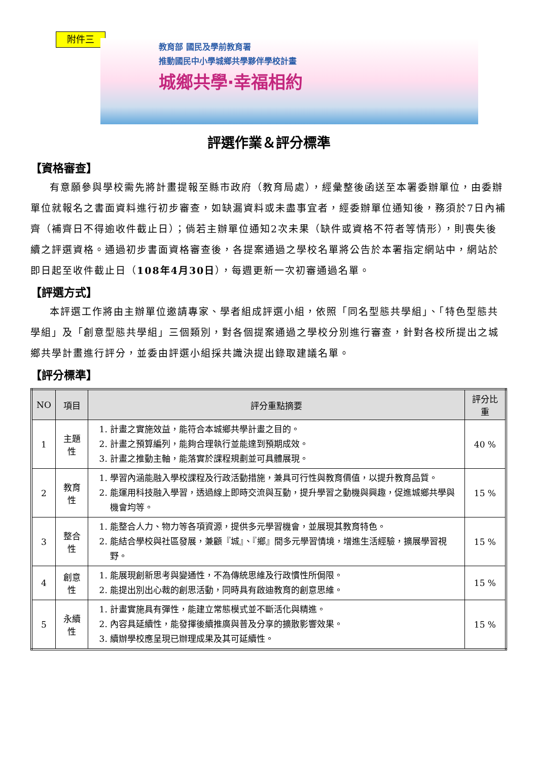附件三
教育部 國民及學前教育署
推動國民中小學城鄉共學夥伴學校計畫
城鄉共學‧幸福相約
評選作業＆評分標準
【資格審查】
有意願參與學校需先將計畫提報至縣市政府（教育局處），經彙整後函送至本署委辦單位，由委辦單位就報名之書面資料進行初步審查，如缺漏資料或未盡事宜者，經委辦單位通知後，務須於7日內補齊（補齊日不得逾收件截止日）；倘若主辦單位通知2次未果（缺件或資格不符者等情形），則喪失後續之評選資格。通過初步書面資格審查後，各提案通過之學校名單將公告於本署指定網站中，網站於即日起至收件截止日（108年4月30日），每週更新一次初審通過名單。
【評選方式】
本評選工作將由主辦單位邀請專家、學者組成評選小組，依照「同名型態共學組」、「特色型態共學組」及「創意型態共學組」三個類別，對各個提案通過之學校分別進行審查，針對各校所提出之城鄉共學計畫進行評分，並委由評選小組採共識決提出錄取建議名單。
【評分標準】
| NO | 項目 | 評分重點摘要 | 評分比重 |
| --- | --- | --- | --- |
| 1 | 主題性 | 1. 計畫之實施效益，能符合本城鄉共學計畫之目的。 2. 計畫之預算編列，能夠合理執行並能達到預期成效。 3. 計畫之推動主軸，能落實於課程規劃並可具體展現。 | 40 % |
| 2 | 教育性 | 1. 學習內涵能融入學校課程及行政活動措施，兼具可行性與教育價值，以提升教育品質。 2. 能運用科技融入學習，透過線上即時交流與互動，提升學習之動機與興趣，促進城鄉共學與機會均等。 | 15 % |
| 3 | 整合性 | 1. 能整合人力、物力等各項資源，提供多元學習機會，並展現其教育特色。 2. 能結合學校與社區發展，兼顧『城』、『鄉』間多元學習情境，增進生活經驗，擴展學習視野。 | 15 % |
| 4 | 創意性 | 1. 能展現創新思考與變通性，不為傳統思維及行政慣性所侷限。 2. 能提出別出心裁的創思活動，同時具有啟迪教育的創意思維。 | 15 % |
| 5 | 永續性 | 1. 計畫實施具有彈性，能建立常態模式並不斷活化與精進。 2. 內容具延續性，能發揮後續推廣與普及分享的擴散影響效果。 3. 續辦學校應呈現已辦理成果及其可延續性。 | 15 % |